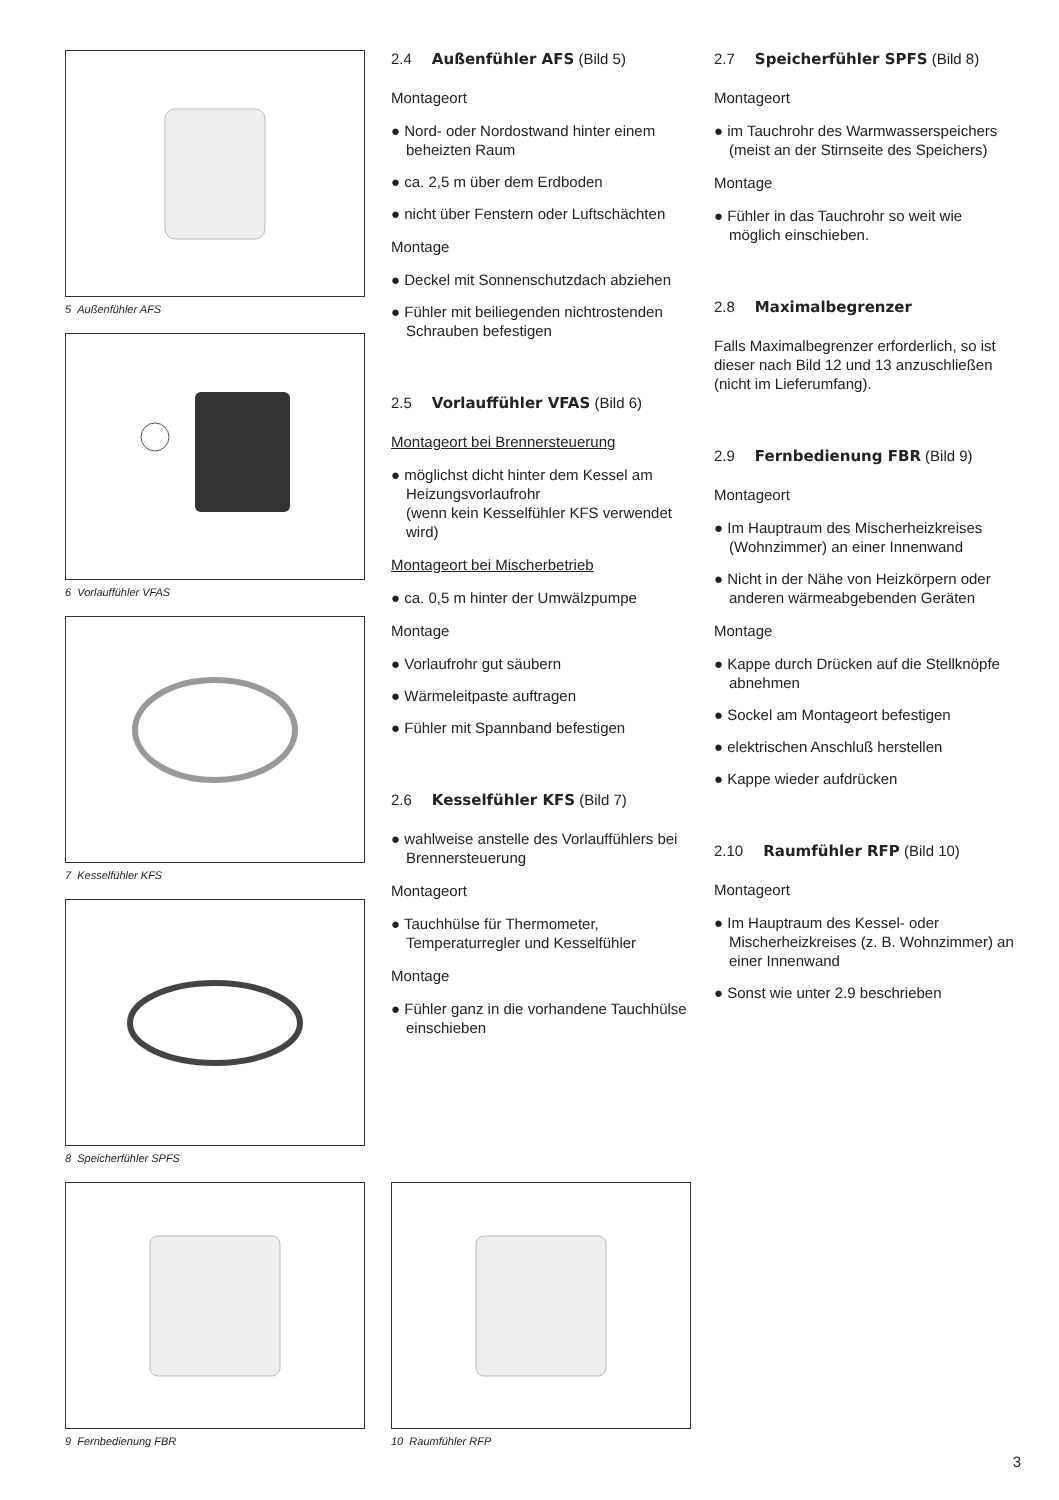5 Außenfühler AFS
6 Vorlauffühler VFAS
7 Kesselfühler KFS
8 Speicherfühler SPFS
2.4 Außenfühler AFS (Bild 5)
Montageort
● Nord- oder Nordostwand hinter einem beheizten Raum
● ca. 2,5 m über dem Erdboden
● nicht über Fenstern oder Luftschächten
Montage
● Deckel mit Sonnenschutzdach abziehen
● Fühler mit beiliegenden nichtrostenden Schrauben befestigen
2.5 Vorlauffühler VFAS (Bild 6)
Montageort bei Brennersteuerung
● möglichst dicht hinter dem Kessel am Heizungsvorlaufrohr
(wenn kein Kesselfühler KFS verwendet wird)
Montageort bei Mischerbetrieb
● ca. 0,5 m hinter der Umwälzpumpe
Montage
● Vorlaufrohr gut säubern
● Wärmeleitpaste auftragen
● Fühler mit Spannband befestigen
2.6 Kesselfühler KFS (Bild 7)
● wahlweise anstelle des Vorlauffühlers bei Brennersteuerung
Montageort
● Tauchhülse für Thermometer, Temperaturregler und Kesselfühler
Montage
● Fühler ganz in die vorhandene Tauchhülse einschieben
2.7 Speicherfühler SPFS (Bild 8)
Montageort
● im Tauchrohr des Warmwasserspeichers (meist an der Stirnseite des Speichers)
Montage
● Fühler in das Tauchrohr so weit wie möglich einschieben.
2.8 Maximalbegrenzer
Falls Maximalbegrenzer erforderlich, so ist dieser nach Bild 12 und 13 anzuschließen
(nicht im Lieferumfang).
2.9 Fernbedienung FBR (Bild 9)
Montageort
● Im Hauptraum des Mischerheizkreises (Wohnzimmer) an einer Innenwand
● Nicht in der Nähe von Heizkörpern oder anderen wärmeabgebenden Geräten
Montage
● Kappe durch Drücken auf die Stellknöpfe abnehmen
● Sockel am Montageort befestigen
● elektrischen Anschluß herstellen
● Kappe wieder aufdrücken
2.10 Raumfühler RFP (Bild 10)
Montageort
● Im Hauptraum des Kessel- oder Mischerheizkreises (z. B. Wohnzimmer) an einer Innenwand
● Sonst wie unter 2.9 beschrieben
9 Fernbedienung FBR 10 Raumfühler RFP
3